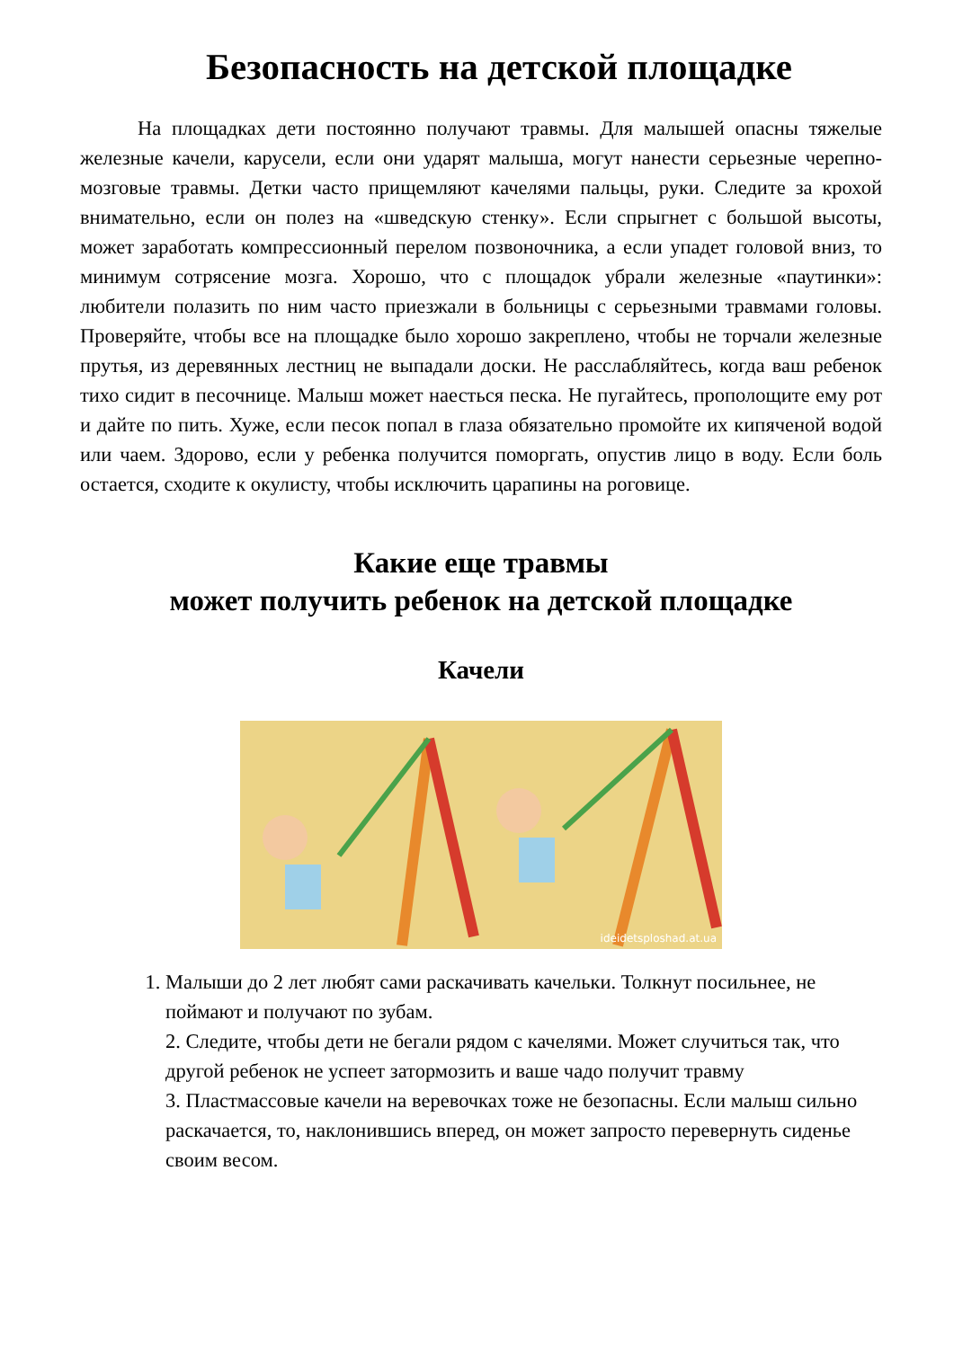Безопасность на детской площадке
На площадках дети постоянно получают травмы. Для малышей опасны тяжелые железные качели, карусели, если они ударят малыша, могут нанести серьезные черепно-мозговые травмы. Детки часто прищемляют качелями пальцы, руки. Следите за крохой внимательно, если он полез на «шведскую стенку». Если спрыгнет с большой высоты, может заработать компрессионный перелом позвоночника, а если упадет головой вниз, то минимум сотрясение мозга. Хорошо, что с площадок убрали железные «паутинки»: любители полазить по ним часто приезжали в больницы с серьезными травмами головы. Проверяйте, чтобы все на площадке было хорошо закреплено, чтобы не торчали железные прутья, из деревянных лестниц не выпадали доски. Не расслабляйтесь, когда ваш ребенок тихо сидит в песочнице. Малыш может наесться песка. Не пугайтесь, прополощите ему рот и дайте по пить. Хуже, если песок попал в глаза обязательно промойте их кипяченой водой или чаем. Здорово, если у ребенка получится поморгать, опустив лицо в воду. Если боль остается, сходите к окулисту, чтобы исключить царапины на роговице.
Какие еще травмы
может получить ребенок на детской площадке
Качели
ideidetsploshad.at.ua
1. Малыши до 2 лет любят сами раскачивать качельки. Толкнут посильнее, не поймают и получают по зубам.
2. Следите, чтобы дети не бегали рядом с качелями. Может случиться так, что другой ребенок не успеет затормозить и ваше чадо получит травму
3. Пластмассовые качели на веревочках тоже не безопасны. Если малыш сильно раскачается, то, наклонившись вперед, он может запросто перевернуть сиденье своим весом.